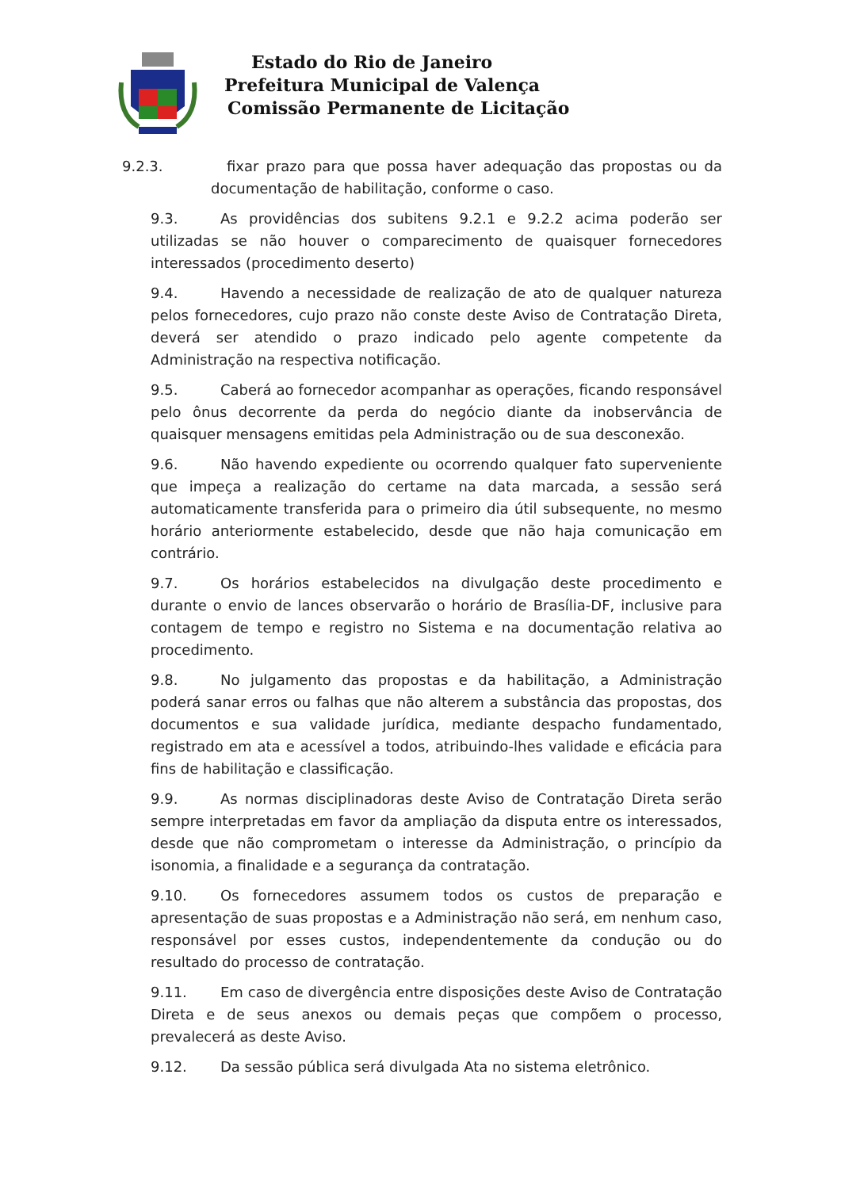Estado do Rio de Janeiro
Prefeitura Municipal de Valença
Comissão Permanente de Licitação
9.2.3. fixar prazo para que possa haver adequação das propostas ou da documentação de habilitação, conforme o caso.
9.3. As providências dos subitens 9.2.1 e 9.2.2 acima poderão ser utilizadas se não houver o comparecimento de quaisquer fornecedores interessados (procedimento deserto)
9.4. Havendo a necessidade de realização de ato de qualquer natureza pelos fornecedores, cujo prazo não conste deste Aviso de Contratação Direta, deverá ser atendido o prazo indicado pelo agente competente da Administração na respectiva notificação.
9.5. Caberá ao fornecedor acompanhar as operações, ficando responsável pelo ônus decorrente da perda do negócio diante da inobservância de quaisquer mensagens emitidas pela Administração ou de sua desconexão.
9.6. Não havendo expediente ou ocorrendo qualquer fato superveniente que impeça a realização do certame na data marcada, a sessão será automaticamente transferida para o primeiro dia útil subsequente, no mesmo horário anteriormente estabelecido, desde que não haja comunicação em contrário.
9.7. Os horários estabelecidos na divulgação deste procedimento e durante o envio de lances observarão o horário de Brasília-DF, inclusive para contagem de tempo e registro no Sistema e na documentação relativa ao procedimento.
9.8. No julgamento das propostas e da habilitação, a Administração poderá sanar erros ou falhas que não alterem a substância das propostas, dos documentos e sua validade jurídica, mediante despacho fundamentado, registrado em ata e acessível a todos, atribuindo-lhes validade e eficácia para fins de habilitação e classificação.
9.9. As normas disciplinadoras deste Aviso de Contratação Direta serão sempre interpretadas em favor da ampliação da disputa entre os interessados, desde que não comprometam o interesse da Administração, o princípio da isonomia, a finalidade e a segurança da contratação.
9.10. Os fornecedores assumem todos os custos de preparação e apresentação de suas propostas e a Administração não será, em nenhum caso, responsável por esses custos, independentemente da condução ou do resultado do processo de contratação.
9.11. Em caso de divergência entre disposições deste Aviso de Contratação Direta e de seus anexos ou demais peças que compõem o processo, prevalecerá as deste Aviso.
9.12. Da sessão pública será divulgada Ata no sistema eletrônico.